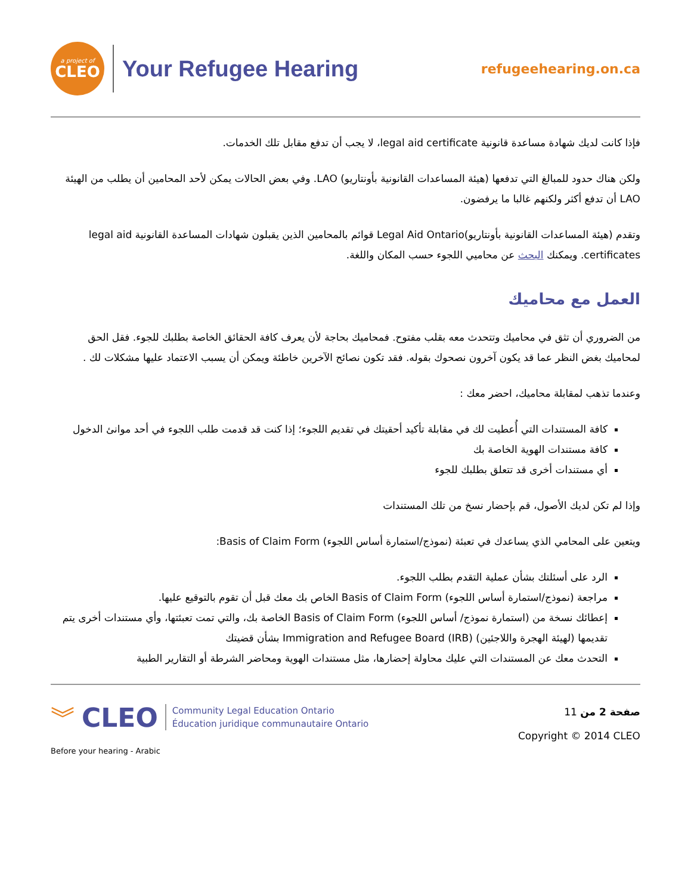a project of
CLEO
Your Refugee Hearing
refugeehearing.on.ca
فإذا كانت لديك شهادة مساعدة قانونية legal aid certificate، لا يجب أن تدفع مقابل تلك الخدمات.
ولكن هناك حدود للمبالغ التي تدفعها (هيئة المساعدات القانونية بأونتاريو) LAO. وفي بعض الحالات يمكن لأحد المحامين أن يطلب من الهيئة LAO أن تدفع أكثر ولكنهم غالبا ما يرفضون.
وتقدم (هيئة المساعدات القانونية بأونتاريو)Legal Aid Ontario قوائم بالمحامين الذين يقبلون شهادات المساعدة القانونية legal aid certificates. ويمكنك البحث عن محاميي اللجوء حسب المكان واللغة.
العمل مع محاميك
من الضروري أن تثق في محاميك وتتحدث معه بقلب مفتوح. فمحاميك بحاجة لأن يعرف كافة الحقائق الخاصة بطلبك للجوء. فقل الحق لمحاميك بغض النظر عما قد يكون آخرون نصحوك بقوله. فقد تكون نصائح الآخرين خاطئة ويمكن أن يسبب الاعتماد عليها مشكلات لك .
وعندما تذهب لمقابلة محاميك، احضر معك :
كافة المستندات التي أُعطيت لك في مقابلة تأكيد أحقيتك في تقديم اللجوء؛ إذا كنت قد قدمت طلب اللجوء في أحد موانئ الدخول
كافة مستندات الهوية الخاصة بك
أي مستندات أخرى قد تتعلق بطلبك للجوء
وإذا لم تكن لديك الأصول، قم بإحضار نسخ من تلك المستندات
ويتعين على المحامي الذي يساعدك في تعبئة (نموذج/استمارة أساس اللجوء) Basis of Claim Form:
الرد على أسئلتك بشأن عملية التقدم بطلب اللجوء.
مراجعة (نموذج/استمارة أساس اللجوء) Basis of Claim Form الخاص بك معك قبل أن تقوم بالتوقيع عليها.
إعطائك نسخة من (استمارة نموذج/ أساس اللجوء) Basis of Claim Form الخاصة بك، والتي تمت تعبئتها، وأي مستندات أخرى يتم تقديمها (لهيئة الهجرة واللاجئين) Immigration and Refugee Board (IRB) بشأن قضيتك
التحدث معك عن المستندات التي عليك محاولة إحضارها، مثل مستندات الهوية ومحاضر الشرطة أو التقارير الطبية
︾ CLEO
Community Legal Education Ontario
Éducation juridique communautaire Ontario
Before your hearing - Arabic
صفحة 2 من 11
Copyright © 2014 CLEO